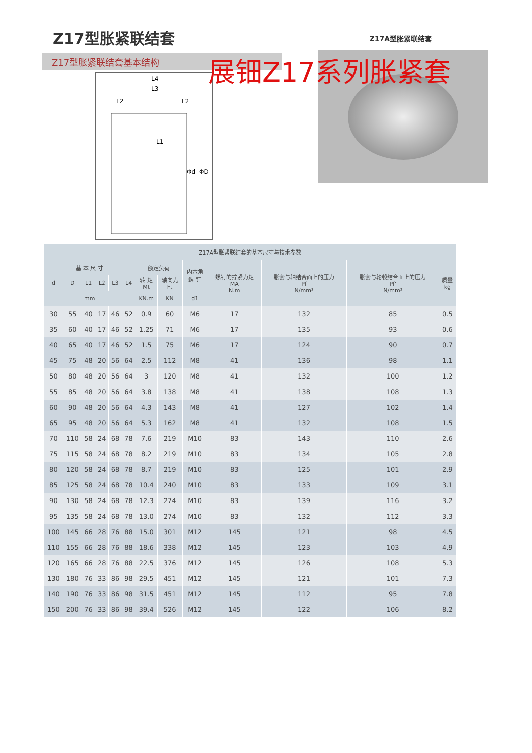Z17型胀紧联结套
Z17A型胀紧联结套
Z17型胀紧联结套基本结构
展钿Z17系列胀紧套
L4
L3
L2
L2
L1
Φd
ΦD
| Z17A型胀紧联结套的基本尺寸与技术参数 | | | | | | | | | | | | |
| --- | --- | --- | --- | --- | --- | --- | --- | --- | --- | --- | --- | --- |
| 基 本 尺 寸 | | | | | | 额定负荷 | | 内六角 螺 钉 | 螺钉的拧紧力矩 MA N.m | 胀套与轴结合面上的压力 Pf N/mm² | 胀套与轮毂结合面上的压力 Pf' N/mm² | 质量 kg |
| d | D | L1 | L2 | L3 | L4 | 转 矩 Mt | 轴向力 Ft | | | | | |
| mm | | | | | | KN.m | KN | d1 | | | | |
| 30 | 55 | 40 | 17 | 46 | 52 | 0.9 | 60 | M6 | 17 | 132 | 85 | 0.5 |
| 35 | 60 | 40 | 17 | 46 | 52 | 1.25 | 71 | M6 | 17 | 135 | 93 | 0.6 |
| 40 | 65 | 40 | 17 | 46 | 52 | 1.5 | 75 | M6 | 17 | 124 | 90 | 0.7 |
| 45 | 75 | 48 | 20 | 56 | 64 | 2.5 | 112 | M8 | 41 | 136 | 98 | 1.1 |
| 50 | 80 | 48 | 20 | 56 | 64 | 3 | 120 | M8 | 41 | 132 | 100 | 1.2 |
| 55 | 85 | 48 | 20 | 56 | 64 | 3.8 | 138 | M8 | 41 | 138 | 108 | 1.3 |
| 60 | 90 | 48 | 20 | 56 | 64 | 4.3 | 143 | M8 | 41 | 127 | 102 | 1.4 |
| 65 | 95 | 48 | 20 | 56 | 64 | 5.3 | 162 | M8 | 41 | 132 | 108 | 1.5 |
| 70 | 110 | 58 | 24 | 68 | 78 | 7.6 | 219 | M10 | 83 | 143 | 110 | 2.6 |
| 75 | 115 | 58 | 24 | 68 | 78 | 8.2 | 219 | M10 | 83 | 134 | 105 | 2.8 |
| 80 | 120 | 58 | 24 | 68 | 78 | 8.7 | 219 | M10 | 83 | 125 | 101 | 2.9 |
| 85 | 125 | 58 | 24 | 68 | 78 | 10.4 | 240 | M10 | 83 | 133 | 109 | 3.1 |
| 90 | 130 | 58 | 24 | 68 | 78 | 12.3 | 274 | M10 | 83 | 139 | 116 | 3.2 |
| 95 | 135 | 58 | 24 | 68 | 78 | 13.0 | 274 | M10 | 83 | 132 | 112 | 3.3 |
| 100 | 145 | 66 | 28 | 76 | 88 | 15.0 | 301 | M12 | 145 | 121 | 98 | 4.5 |
| 110 | 155 | 66 | 28 | 76 | 88 | 18.6 | 338 | M12 | 145 | 123 | 103 | 4.9 |
| 120 | 165 | 66 | 28 | 76 | 88 | 22.5 | 376 | M12 | 145 | 126 | 108 | 5.3 |
| 130 | 180 | 76 | 33 | 86 | 98 | 29.5 | 451 | M12 | 145 | 121 | 101 | 7.3 |
| 140 | 190 | 76 | 33 | 86 | 98 | 31.5 | 451 | M12 | 145 | 112 | 95 | 7.8 |
| 150 | 200 | 76 | 33 | 86 | 98 | 39.4 | 526 | M12 | 145 | 122 | 106 | 8.2 |